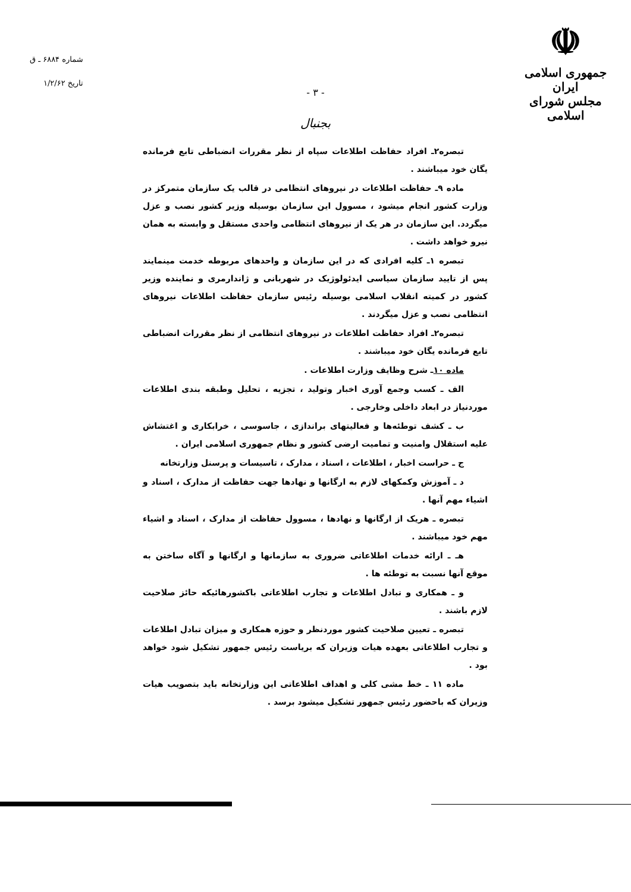☫
جمهوری اسلامی ایران
مجلس شورای اسلامی
شماره ۶۸۸۴ ـ ق
تاریخ ۱/۲/۶۲
- ۳ -
بجنبال
تبصره۲ـ افراد حفاظت اطلاعات سپاه از نظر مقررات انضباطی تابع فرمانده یگان خود میباشند .
ماده ۹ـ حفاظت اطلاعات در نیروهای انتظامی در قالب یک سازمان متمرکز در وزارت کشور انجام میشود ، مسوول این سازمان بوسیله وزیر کشور نصب و عزل میگردد. این سازمان در هر یک از نیروهای انتظامی واحدی مستقل و وابسته به همان نیرو خواهد داشت .
تبصره ۱ـ کلیه افرادی که در این سازمان و واحدهای مربوطه خدمت مینمایند پس از تایید سازمان سیاسی ایدئولوژیک در شهربانی و ژاندارمری و نماینده وزیر کشور در کمیته انقلاب اسلامی بوسیله رئیس سازمان حفاظت اطلاعات نیروهای انتظامی نصب و عزل میگردند .
تبصره۲ـ افراد حفاظت اطلاعات در نیروهای انتظامی از نظر مقررات انضباطی تابع فرمانده یگان خود میباشند .
ماده ۱۰ـ شرح وظایف وزارت اطلاعات .
الف ـ کسب وجمع آوری اخبار وتولید ، تجزیه ، تحلیل وطبقه بندی اطلاعات موردنیاز در ابعاد داخلی وخارجی .
ب ـ کشف توطئه‌ها و فعالیتهای براندازی ، جاسوسی ، خرابکاری و اغتشاش علیه استقلال وامنیت و تمامیت ارضی کشور و نظام جمهوری اسلامی ایران .
ج ـ حراست اخبار ، اطلاعات ، اسناد ، مدارک ، تاسیسات و پرسنل وزارتخانه
د ـ آموزش وکمکهای لازم به ارگانها و نهادها جهت حفاظت از مدارک ، اسناد و اشیاء مهم آنها .
تبصره ـ هریک از ارگانها و نهادها ، مسوول حفاظت از مدارک ، اسناد و اشیاء مهم خود میباشند .
هـ ـ ارائه خدمات اطلاعاتی ضروری به سازمانها و ارگانها و آگاه ساختن به موقع آنها نسبت به توطئه ها .
و ـ همکاری و تبادل اطلاعات و تجارب اطلاعاتی باکشورهائیکه حائز صلاحیت لازم باشند .
تبصره ـ تعیین صلاحیت کشور موردنظر و حوزه همکاری و میزان تبادل اطلاعات و تجارب اطلاعاتی بعهده هیات وزیران که بریاست رئیس جمهور تشکیل شود خواهد بود .
ماده ۱۱ ـ خط مشی کلی و اهداف اطلاعاتی این وزارتخانه باید بتصویب هیات وزیران که باحضور رئیس جمهور تشکیل میشود برسد .